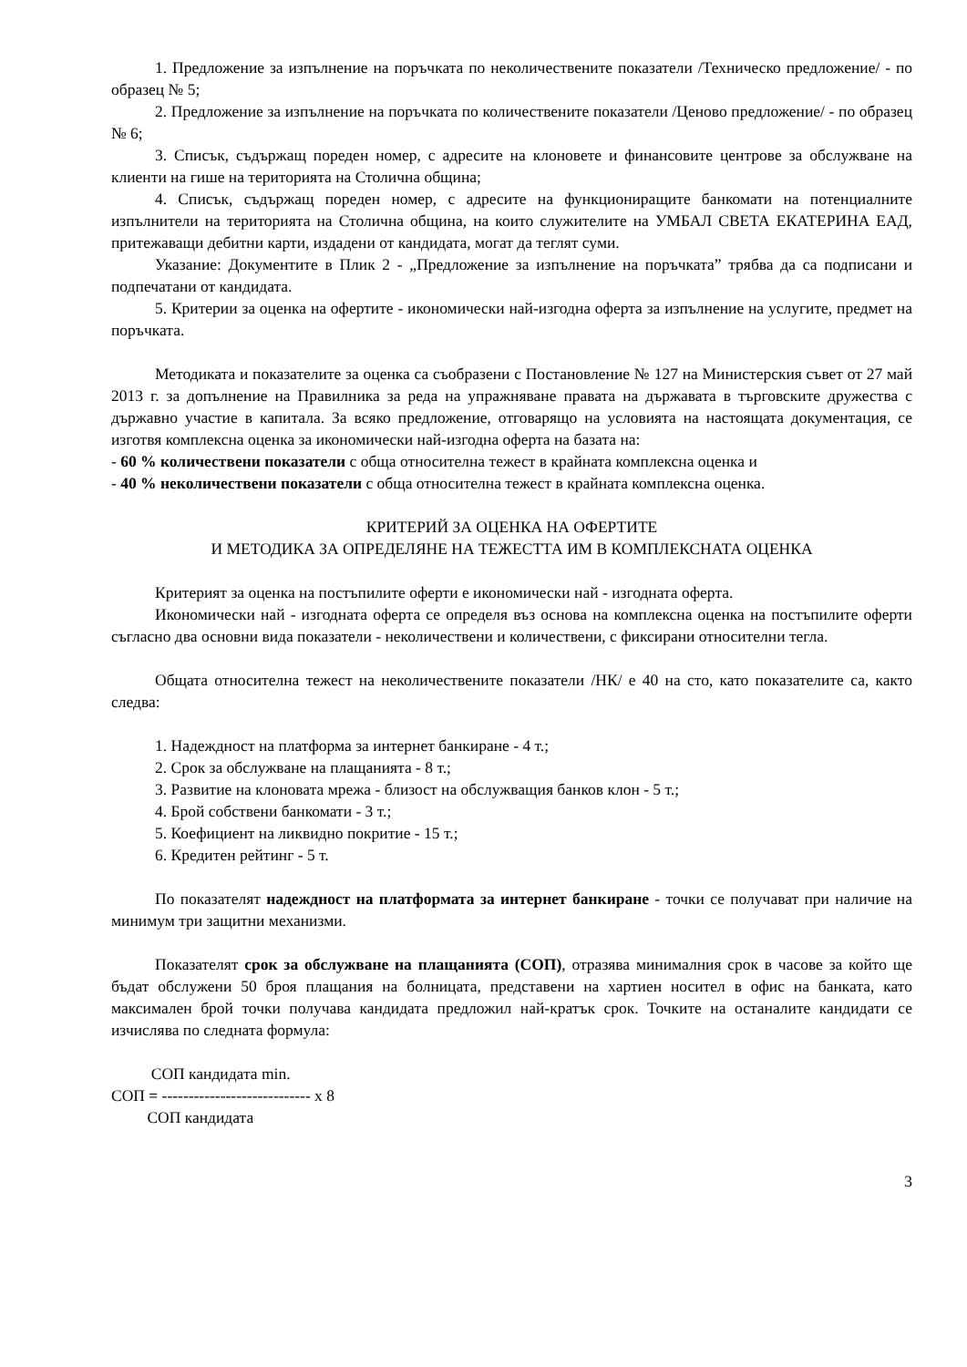1. Предложение за изпълнение на поръчката по неколичествените показатели /Техническо предложение/ - по образец № 5;
2. Предложение за изпълнение на поръчката по количествените показатели /Ценово предложение/ - по образец № 6;
3. Списък, съдържащ пореден номер, с адресите на клоновете и финансовите центрове за обслужване на клиенти на гише на територията на Столична община;
4. Списък, съдържащ пореден номер, с адресите на функциониращите банкомати на потенциалните изпълнители на територията на Столична община, на които служителите на УМБАЛ СВЕТА ЕКАТЕРИНА ЕАД, притежаващи дебитни карти, издадени от кандидата, могат да теглят суми.
Указание: Документите в Плик 2 - „Предложение за изпълнение на поръчката” трябва да са подписани и подпечатани от кандидата.
5. Критерии за оценка на офертите - икономически най-изгодна оферта за изпълнение на услугите, предмет на поръчката.
Методиката и показателите за оценка са съобразени с Постановление № 127 на Министерския съвет от 27 май 2013 г. за допълнение на Правилника за реда на упражняване правата на държавата в търговските дружества с държавно участие в капитала. За всяко предложение, отговарящо на условията на настоящата документация, се изготвя комплексна оценка за икономически най-изгодна оферта на базата на:
- 60 % количествени показатели с обща относителна тежест в крайната комплексна оценка и
- 40 % неколичествени показатели с обща относителна тежест в крайната комплексна оценка.
КРИТЕРИЙ ЗА ОЦЕНКА НА ОФЕРТИТЕ
И МЕТОДИКА ЗА ОПРЕДЕЛЯНЕ НА ТЕЖЕСТТА ИМ В КОМПЛЕКСНАТА ОЦЕНКА
Критерият за оценка на постъпилите оферти е икономически най - изгодната оферта.
Икономически най - изгодната оферта се определя въз основа на комплексна оценка на постъпилите оферти съгласно два основни вида показатели - неколичествени и количествени, с фиксирани относителни тегла.
Общата относителна тежест на неколичествените показатели /НК/ е 40 на сто, като показателите са, както следва:
1. Надеждност на платформа за интернет банкиране - 4 т.;
2. Срок за обслужване на плащанията - 8 т.;
3. Развитие на клоновата мрежа - близост на обслужващия банков клон - 5 т.;
4. Брой собствени банкомати - 3 т.;
5. Коефициент на ликвидно покритие - 15 т.;
6. Кредитен рейтинг - 5 т.
По показателят надеждност на платформата за интернет банкиране - точки се получават при наличие на минимум три защитни механизми.
Показателят срок за обслужване на плащанията (СОП), отразява минималния срок в часове за който ще бъдат обслужени 50 броя плащания на болницата, представени на хартиен носител в офис на банката, като максимален брой точки получава кандидата предложил най-кратък срок. Точките на останалите кандидати се изчислява по следната формула:
СОП кандидата min. СОП = ---------------------------- x 8 СОП кандидата
3